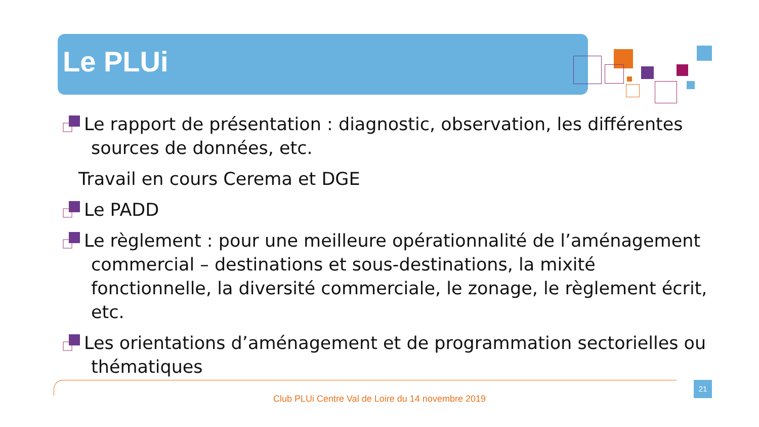Le PLUi
Le rapport de présentation : diagnostic, observation, les différentes
sources de données, etc.
Travail en cours Cerema et DGE
Le PADD
Le règlement : pour une meilleure opérationnalité de l’aménagement
commercial – destinations et sous-destinations, la mixité fonctionnelle, la diversité commerciale, le zonage, le règlement écrit, etc.
Les orientations d’aménagement et de programmation sectorielles ou
thématiques
Club PLUi Centre Val de Loire du 14 novembre 2019
21